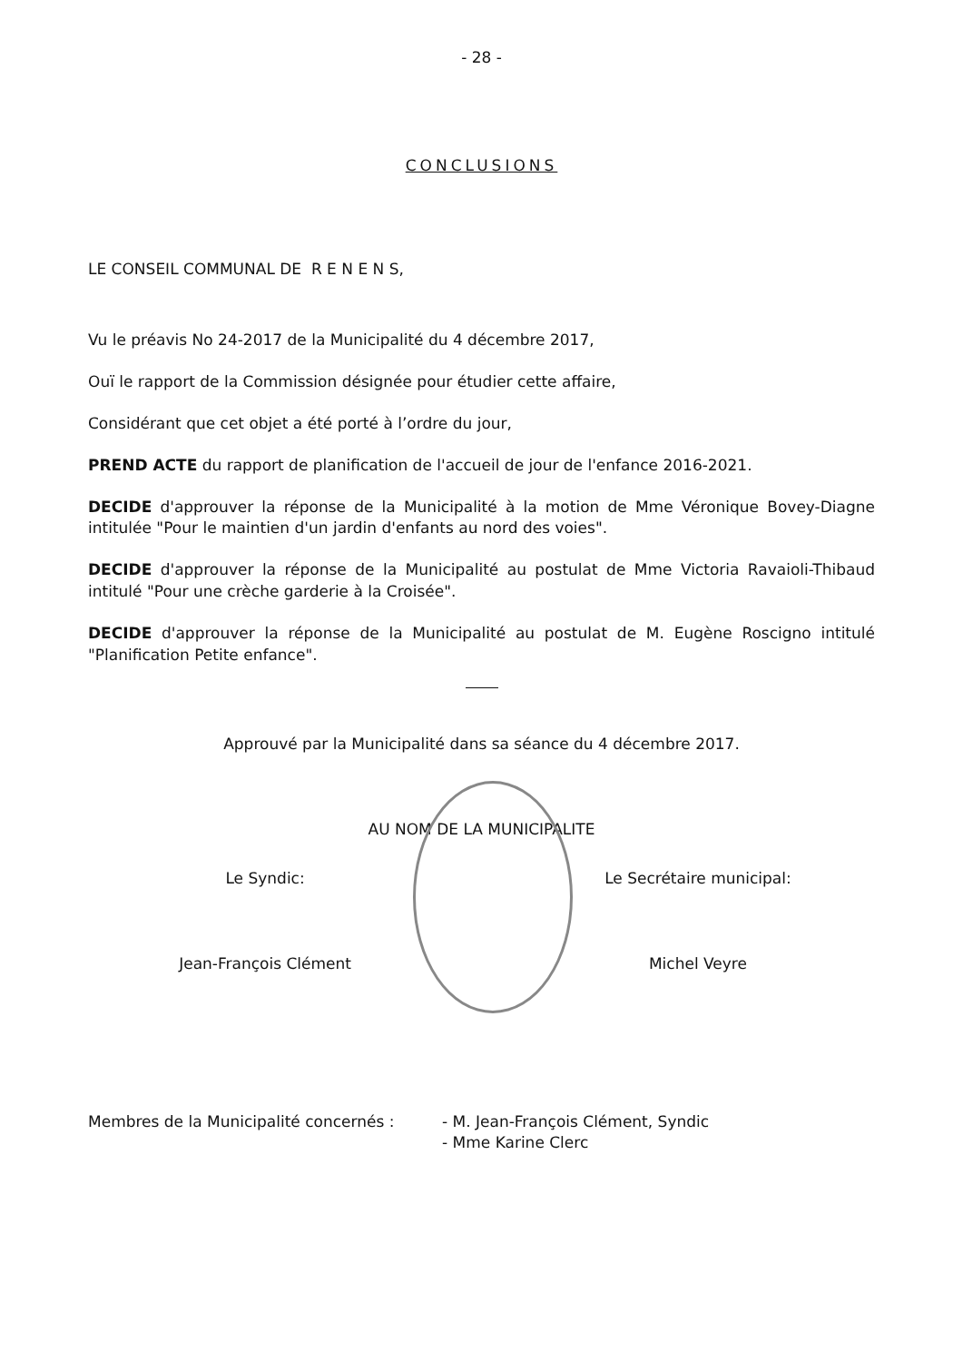- 28 -
CONCLUSIONS
LE CONSEIL COMMUNAL DE R E N E N S,
Vu le préavis No 24-2017 de la Municipalité du 4 décembre 2017,
Ouï le rapport de la Commission désignée pour étudier cette affaire,
Considérant que cet objet a été porté à l’ordre du jour,
PREND ACTE du rapport de planification de l'accueil de jour de l'enfance 2016-2021.
DECIDE d'approuver la réponse de la Municipalité à la motion de Mme Véronique Bovey-Diagne intitulée "Pour le maintien d'un jardin d'enfants au nord des voies".
DECIDE d'approuver la réponse de la Municipalité au postulat de Mme Victoria Ravaioli-Thibaud intitulé "Pour une crèche garderie à la Croisée".
DECIDE d'approuver la réponse de la Municipalité au postulat de M. Eugène Roscigno intitulé "Planification Petite enfance".
Approuvé par la Municipalité dans sa séance du 4 décembre 2017.
AU NOM DE LA MUNICIPALITE
Le Syndic: Le Secrétaire municipal:
Jean-François Clément Michel Veyre
Membres de la Municipalité concernés : - M. Jean-François Clément, Syndic
- Mme Karine Clerc